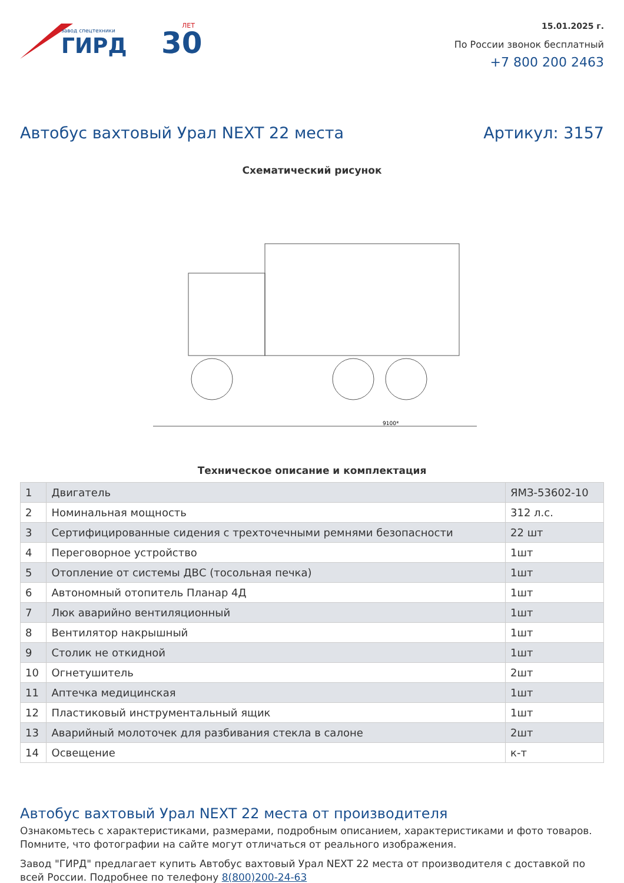завод спецтехники
ГИРД
30
ЛЕТ
15.01.2025 г.
По России звонок бесплатный
+7 800 200 2463
Автобус вахтовый Урал NEXT 22 места Артикул: 3157
Схематический рисунок
9100*
Техническое описание и комплектация
| 1 | Двигатель | ЯМЗ-53602-10 |
| 2 | Номинальная мощность | 312 л.с. |
| 3 | Сертифицированные сидения с трехточечными ремнями безопасности | 22 шт |
| 4 | Переговорное устройство | 1шт |
| 5 | Отопление от системы ДВС (тосольная печка) | 1шт |
| 6 | Автономный отопитель Планар 4Д | 1шт |
| 7 | Люк аварийно вентиляционный | 1шт |
| 8 | Вентилятор накрышный | 1шт |
| 9 | Столик не откидной | 1шт |
| 10 | Огнетушитель | 2шт |
| 11 | Аптечка медицинская | 1шт |
| 12 | Пластиковый инструментальный ящик | 1шт |
| 13 | Аварийный молоточек для разбивания стекла в салоне | 2шт |
| 14 | Освещение | к-т |
Автобус вахтовый Урал NEXT 22 места от производителя
Ознакомьтесь с характеристиками, размерами, подробным описанием, характеристиками и фото товаров. Помните, что фотографии на сайте могут отличаться от реального изображения.
Завод "ГИРД" предлагает купить Автобус вахтовый Урал NEXT 22 места от производителя с доставкой по всей России. Подробнее по телефону 8(800)200-24-63